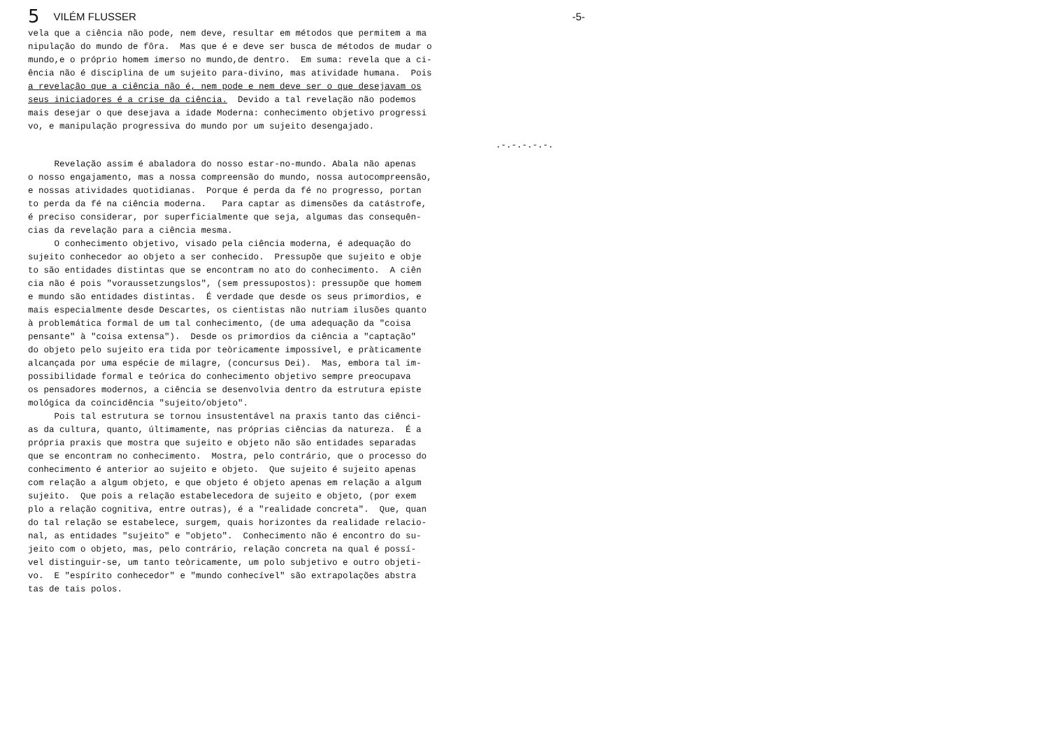5
VILÉM FLUSSER -5-
vela que a ciência não pode, nem deve, resultar em métodos que permitem a ma nipulação do mundo de fôra. Mas que é e deve ser busca de métodos de mudar o mundo,e o próprio homem imerso no mundo,de dentro. Em suma: revela que a ci- ência não é disciplina de um sujeito para-divino, mas atividade humana. Pois a revelação que a ciência não é, nem pode e nem deve ser o que desejavam os seus iniciadores é a crise da ciência. Devido a tal revelação não podemos mais desejar o que desejava a idade Moderna: conhecimento objetivo progressi vo, e manipulação progressiva do mundo por um sujeito desengajado.
.-.-.-.-.-.
Revelação assim é abaladora do nosso estar-no-mundo. Abala não apenas o nosso engajamento, mas a nossa compreensão do mundo, nossa autocompreensão, e nossas atividades quotidianas. Porque é perda da fé no progresso, portan to perda da fé na ciência moderna. Para captar as dimensões da catástrofe, é preciso considerar, por superficialmente que seja, algumas das consequên- cias da revelação para a ciência mesma. O conhecimento objetivo, visado pela ciência moderna, é adequação do sujeito conhecedor ao objeto a ser conhecido. Pressupõe que sujeito e obje to são entidades distintas que se encontram no ato do conhecimento. A ciên cia não é pois "voraussetzungslos", (sem pressupostos): pressupõe que homem e mundo são entidades distintas. É verdade que desde os seus primordios, e mais especialmente desde Descartes, os cientistas não nutriam ilusões quanto à problemática formal de um tal conhecimento, (de uma adequação da "coisa pensante" à "coisa extensa"). Desde os primordios da ciência a "captação" do objeto pelo sujeito era tida por teòricamente impossível, e pràticamente alcançada por uma espécie de milagre, (concursus Dei). Mas, embora tal im- possibilidade formal e teórica do conhecimento objetivo sempre preocupava os pensadores modernos, a ciência se desenvolvia dentro da estrutura episte mológica da coincidência "sujeito/objeto". Pois tal estrutura se tornou insustentável na praxis tanto das ciênci- as da cultura, quanto, últimamente, nas próprias ciências da natureza. É a própria praxis que mostra que sujeito e objeto não são entidades separadas que se encontram no conhecimento. Mostra, pelo contrário, que o processo do conhecimento é anterior ao sujeito e objeto. Que sujeito é sujeito apenas com relação a algum objeto, e que objeto é objeto apenas em relação a algum sujeito. Que pois a relação estabelecedora de sujeito e objeto, (por exem plo a relação cognitiva, entre outras), é a "realidade concreta". Que, quan do tal relação se estabelece, surgem, quais horizontes da realidade relacio- nal, as entidades "sujeito" e "objeto". Conhecimento não é encontro do su- jeito com o objeto, mas, pelo contrário, relação concreta na qual é possí- vel distinguir-se, um tanto teòricamente, um polo subjetivo e outro objeti- vo. E "espírito conhecedor" e "mundo conhecível" são extrapolações abstra tas de tais polos.